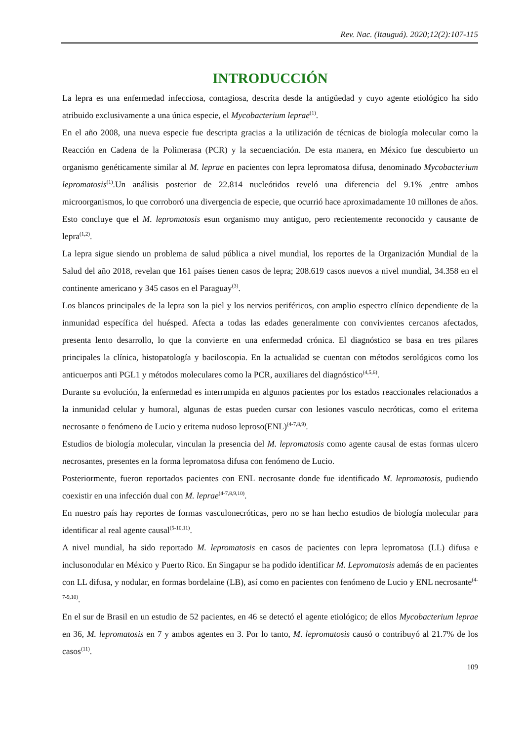Rev. Nac. (Itauguá). 2020;12(2):107-115
INTRODUCCIÓN
La lepra es una enfermedad infecciosa, contagiosa, descrita desde la antigüedad y cuyo agente etiológico ha sido atribuido exclusivamente a una única especie, el Mycobacterium leprae<sup>(1)</sup>.
En el año 2008, una nueva especie fue descripta gracias a la utilización de técnicas de biología molecular como la Reacción en Cadena de la Polimerasa (PCR) y la secuenciación. De esta manera, en México fue descubierto un organismo genéticamente similar al M. leprae en pacientes con lepra lepromatosa difusa, denominado Mycobacterium lepromatosis<sup>(1)</sup>.Un análisis posterior de 22.814 nucleótidos reveló una diferencia del 9.1% ,entre ambos microorganismos, lo que corroboró una divergencia de especie, que ocurrió hace aproximadamente 10 millones de años. Esto concluye que el M. lepromatosis esun organismo muy antiguo, pero recientemente reconocido y causante de lepra<sup>(1,2)</sup>.
La lepra sigue siendo un problema de salud pública a nivel mundial, los reportes de la Organización Mundial de la Salud del año 2018, revelan que 161 países tienen casos de lepra; 208.619 casos nuevos a nivel mundial, 34.358 en el continente americano y 345 casos en el Paraguay<sup>(3)</sup>.
Los blancos principales de la lepra son la piel y los nervios periféricos, con amplio espectro clínico dependiente de la inmunidad específica del huésped. Afecta a todas las edades generalmente con convivientes cercanos afectados, presenta lento desarrollo, lo que la convierte en una enfermedad crónica. El diagnóstico se basa en tres pilares principales la clínica, histopatología y baciloscopia. En la actualidad se cuentan con métodos serológicos como los anticuerpos anti PGL1 y métodos moleculares como la PCR, auxiliares del diagnóstico<sup>(4,5,6)</sup>.
Durante su evolución, la enfermedad es interrumpida en algunos pacientes por los estados reaccionales relacionados a la inmunidad celular y humoral, algunas de estas pueden cursar con lesiones vasculo necróticas, como el eritema necrosante o fenómeno de Lucio y eritema nudoso leproso(ENL)<sup>(4-7,8,9)</sup>.
Estudios de biología molecular, vinculan la presencia del M. lepromatosis como agente causal de estas formas ulcero necrosantes, presentes en la forma lepromatosa difusa con fenómeno de Lucio.
Posteriormente, fueron reportados pacientes con ENL necrosante donde fue identificado M. lepromatosis, pudiendo coexistir en una infección dual con M. leprae<sup>(4-7,8,9,10)</sup>.
En nuestro país hay reportes de formas vasculonecróticas, pero no se han hecho estudios de biología molecular para identificar al real agente causal<sup>(5-10,11)</sup>.
A nivel mundial, ha sido reportado M. lepromatosis en casos de pacientes con lepra lepromatosa (LL) difusa e inclusonodular en México y Puerto Rico. En Singapur se ha podido identificar M. Lepromatosis además de en pacientes con LL difusa, y nodular, en formas bordelaine (LB), así como en pacientes con fenómeno de Lucio y ENL necrosante<sup>(4-7-9,10)</sup>.
En el sur de Brasil en un estudio de 52 pacientes, en 46 se detectó el agente etiológico; de ellos Mycobacterium leprae en 36, M. lepromatosis en 7 y ambos agentes en 3. Por lo tanto, M. lepromatosis causó o contribuyó al 21.7% de los casos<sup>(11)</sup>.
109